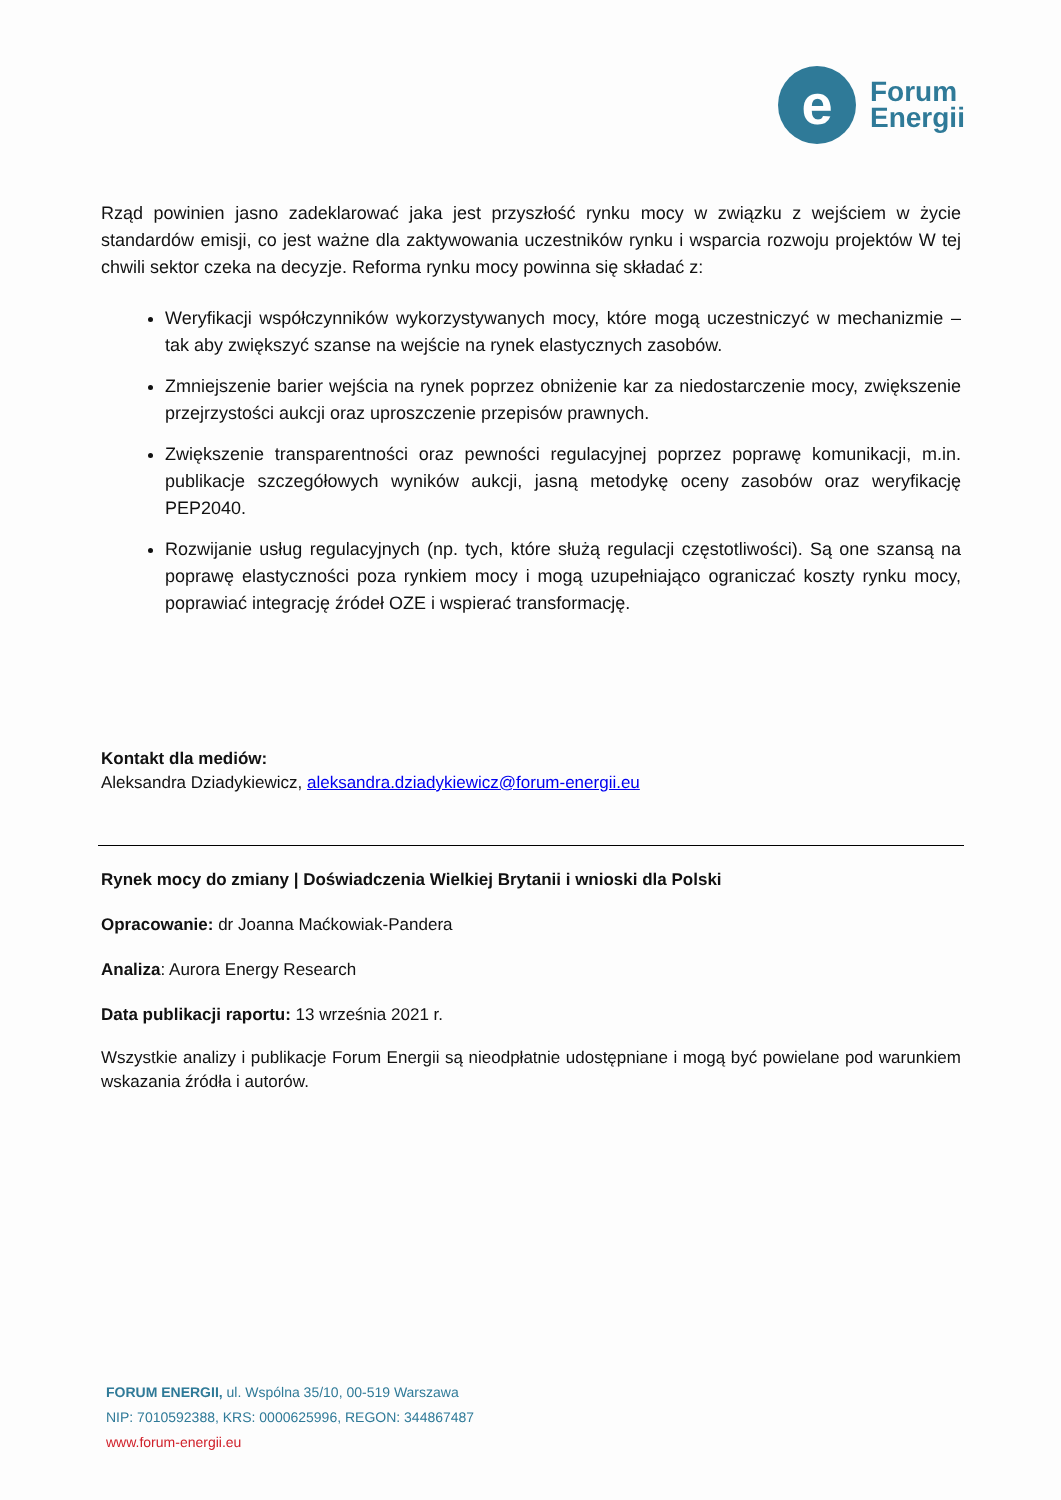e
Forum
Energii
Rząd powinien jasno zadeklarować jaka jest przyszłość rynku mocy w związku z wejściem w życie standardów emisji, co jest ważne dla zaktywowania uczestników rynku i wsparcia rozwoju projektów W tej chwili sektor czeka na decyzje. Reforma rynku mocy powinna się składać z:
Weryfikacji współczynników wykorzystywanych mocy, które mogą uczestniczyć w mechanizmie – tak aby zwiększyć szanse na wejście na rynek elastycznych zasobów.
Zmniejszenie barier wejścia na rynek poprzez obniżenie kar za niedostarczenie mocy, zwiększenie przejrzystości aukcji oraz uproszczenie przepisów prawnych.
Zwiększenie transparentności oraz pewności regulacyjnej poprzez poprawę komunikacji, m.in. publikacje szczegółowych wyników aukcji, jasną metodykę oceny zasobów oraz weryfikację PEP2040.
Rozwijanie usług regulacyjnych (np. tych, które służą regulacji częstotliwości). Są one szansą na poprawę elastyczności poza rynkiem mocy i mogą uzupełniająco ograniczać koszty rynku mocy, poprawiać integrację źródeł OZE i wspierać transformację.
Kontakt dla mediów:
Aleksandra Dziadykiewicz, aleksandra.dziadykiewicz@forum-energii.eu
Rynek mocy do zmiany | Doświadczenia Wielkiej Brytanii i wnioski dla Polski
Opracowanie: dr Joanna Maćkowiak-Pandera
Analiza: Aurora Energy Research
Data publikacji raportu: 13 września 2021 r.
Wszystkie analizy i publikacje Forum Energii są nieodpłatnie udostępniane i mogą być powielane pod warunkiem wskazania źródła i autorów.
FORUM ENERGII, ul. Wspólna 35/10, 00-519 Warszawa
NIP: 7010592388, KRS: 0000625996, REGON: 344867487
www.forum-energii.eu